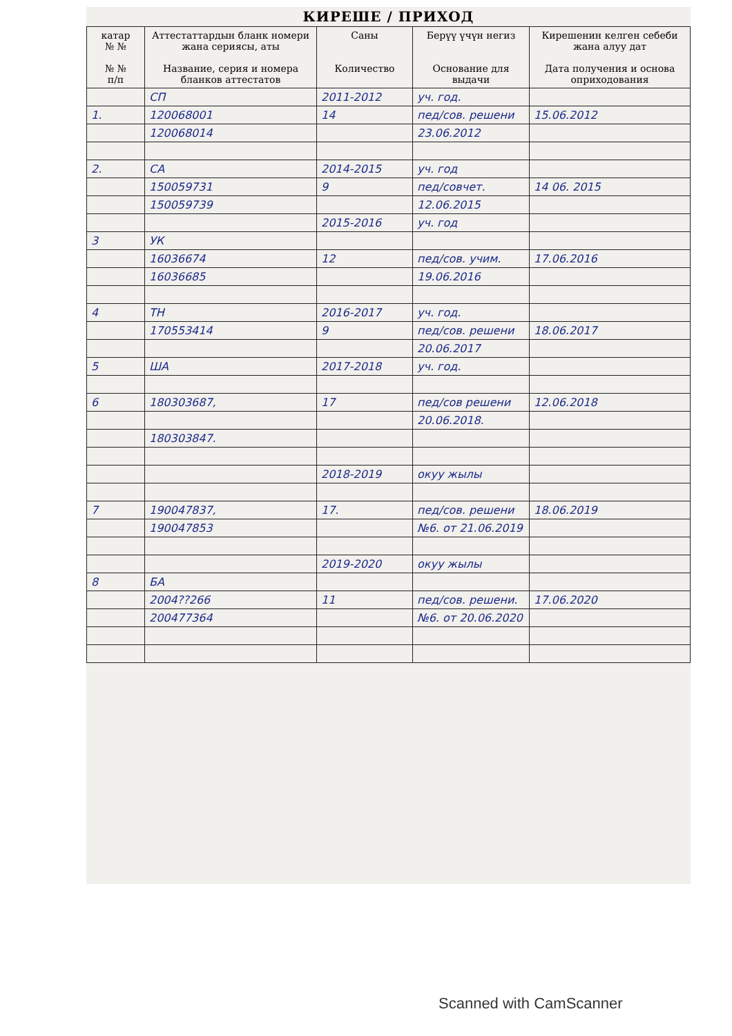КИРЕШЕ / ПРИХОД
| катар № № № № п/п | Аттестаттардын бланк номери жана сериясы, аты Название, серия и номера бланков аттестатов | Саны Количество | Берүү үчүн негиз Основание для выдачи | Кирешенин келген себеби жана алуу дат Дата получения и основа оприходования |
| --- | --- | --- | --- | --- |
| | СП | 2011-2012 | уч. год. | |
| 1. | 120068001 | 14 | пед/сов. решени | 15.06.2012 |
| | 120068014 | | 23.06.2012 | |
| 2. | СА | 2014-2015 | уч. год | |
| | 150059731 | 9 | пед/совчет. | 14 06. 2015 |
| | 150059739 | | 12.06.2015 | |
| | | 2015-2016 | уч. год | |
| 3 | УК | | | |
| | 16036674 | 12 | пед/сов. учим. | 17.06.2016 |
| | 16036685 | | 19.06.2016 | |
| 4 | ТН | 2016-2017 | уч. год. | |
| | 170553414 | 9 | пед/сов. решени | 18.06.2017 |
| | | | 20.06.2017 | |
| 5 | ША | 2017-2018 | уч. год. | |
| 6 | 180303687, | 17 | пед/сов решени | 12.06.2018 |
| | | | 20.06.2018. | |
| | 180303847. | | | |
| | | 2018-2019 | окуу жылы | |
| 7 | 190047837, | 17. | пед/сов. решени | 18.06.2019 |
| | 190047853 | | №6. от 21.06.2019 | |
| | | 2019-2020 | окуу жылы | |
| 8 | БА | | | |
| | 2004??266 | 11 | пед/сов. решени. | 17.06.2020 |
| | 200477364 | | №6. от 20.06.2020 | |
Scanned with CamScanner